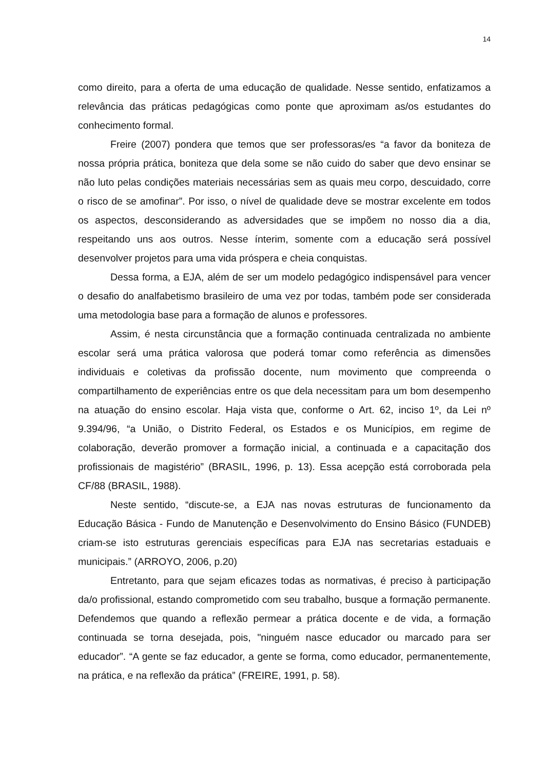14
como direito, para a oferta de uma educação de qualidade. Nesse sentido, enfatizamos a relevância das práticas pedagógicas como ponte que aproximam as/os estudantes do conhecimento formal.
Freire (2007) pondera que temos que ser professoras/es “a favor da boniteza de nossa própria prática, boniteza que dela some se não cuido do saber que devo ensinar se não luto pelas condições materiais necessárias sem as quais meu corpo, descuidado, corre o risco de se amofinar”. Por isso, o nível de qualidade deve se mostrar excelente em todos os aspectos, desconsiderando as adversidades que se impõem no nosso dia a dia, respeitando uns aos outros. Nesse ínterim, somente com a educação será possível desenvolver projetos para uma vida próspera e cheia conquistas.
Dessa forma, a EJA, além de ser um modelo pedagógico indispensável para vencer o desafio do analfabetismo brasileiro de uma vez por todas, também pode ser considerada uma metodologia base para a formação de alunos e professores.
Assim, é nesta circunstância que a formação continuada centralizada no ambiente escolar será uma prática valorosa que poderá tomar como referência as dimensões individuais e coletivas da profissão docente, num movimento que compreenda o compartilhamento de experiências entre os que dela necessitam para um bom desempenho na atuação do ensino escolar. Haja vista que, conforme o Art. 62, inciso 1º, da Lei nº 9.394/96, “a União, o Distrito Federal, os Estados e os Municípios, em regime de colaboração, deverão promover a formação inicial, a continuada e a capacitação dos profissionais de magistério” (BRASIL, 1996, p. 13). Essa acepção está corroborada pela CF/88 (BRASIL, 1988).
Neste sentido, “discute-se, a EJA nas novas estruturas de funcionamento da Educação Básica - Fundo de Manutenção e Desenvolvimento do Ensino Básico (FUNDEB) criam-se isto estruturas gerenciais específicas para EJA nas secretarias estaduais e municipais.” (ARROYO, 2006, p.20)
Entretanto, para que sejam eficazes todas as normativas, é preciso à participação da/o profissional, estando comprometido com seu trabalho, busque a formação permanente. Defendemos que quando a reflexão permear a prática docente e de vida, a formação continuada se torna desejada, pois, "ninguém nasce educador ou marcado para ser educador”. “A gente se faz educador, a gente se forma, como educador, permanentemente, na prática, e na reflexão da prática” (FREIRE, 1991, p. 58).